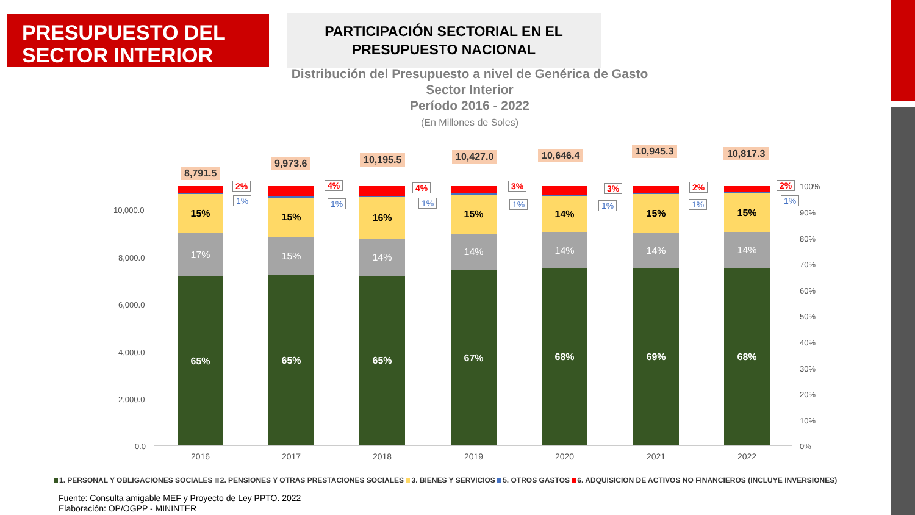PRESUPUESTO DEL
SECTOR INTERIOR
PARTICIPACIÓN SECTORIAL EN EL
PRESUPUESTO NACIONAL
Distribución del Presupuesto a nivel de Genérica de Gasto
Sector Interior
Período 2016 - 2022
(En Millones de Soles)
10,000.0
8,000.0
6,000.0
4,000.0
2,000.0
0.0
100%
90%
80%
70%
60%
50%
40%
30%
20%
10%
0%
15%
17%
65%
15%
15%
65%
16%
14%
65%
15%
14%
67%
14%
14%
68%
15%
14%
69%
15%
14%
68%
8,791.5
9,973.6 10,195.5 10,427.0 10,646.4 10,945.3 10,817.3
2%
1%
4%
1%
4%
1%
3%
1%
3%
1%
2%
1%
2%
1%
2016 2017 2018 2019 2020 2021 2022
1. PERSONAL Y OBLIGACIONES SOCIALES 2. PENSIONES Y OTRAS PRESTACIONES SOCIALES 3. BIENES Y SERVICIOS 5. OTROS GASTOS 6. ADQUISICION DE ACTIVOS NO FINANCIEROS (INCLUYE INVERSIONES)
Fuente: Consulta amigable MEF y Proyecto de Ley PPTO. 2022
Elaboración: OP/OGPP - MININTER